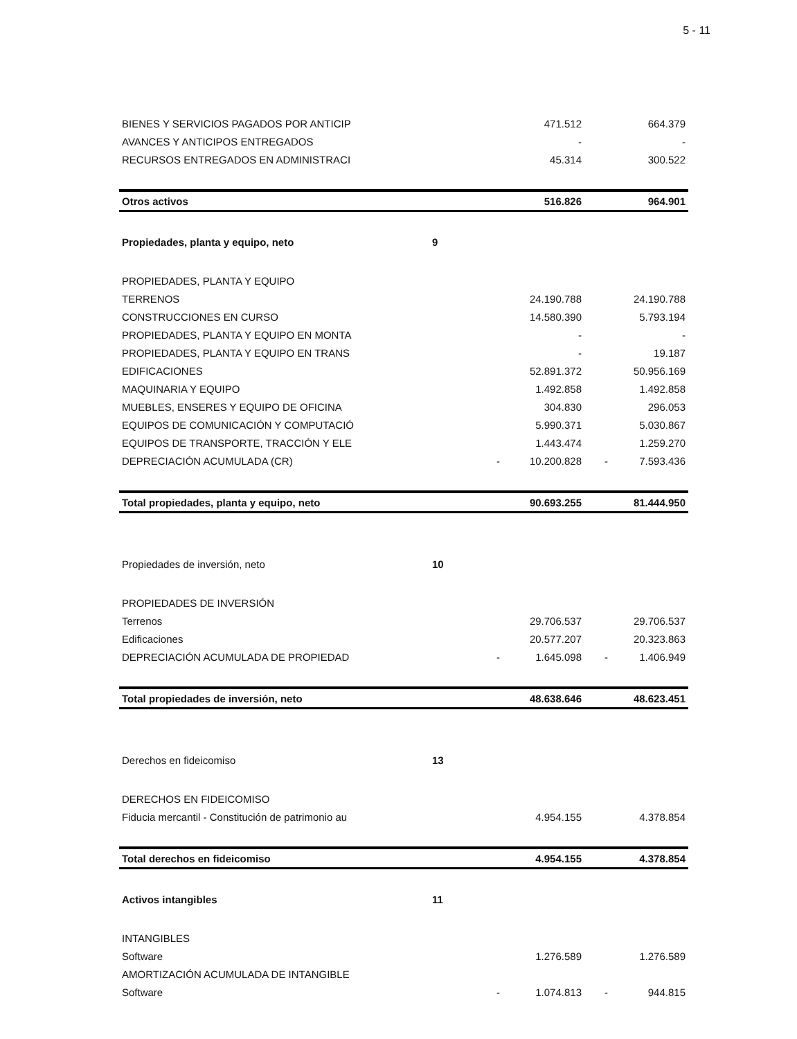5 - 11
| BIENES Y SERVICIOS PAGADOS POR ANTICIP | | | 471.512 | | 664.379 |
| AVANCES Y ANTICIPOS ENTREGADOS | | | - | | - |
| RECURSOS ENTREGADOS EN ADMINISTRACI | | | 45.314 | | 300.522 |
| Otros activos | | | 516.826 | | 964.901 |
| Propiedades, planta y equipo, neto | 9 | | | | |
| PROPIEDADES, PLANTA Y EQUIPO | | | | | |
| TERRENOS | | | 24.190.788 | | 24.190.788 |
| CONSTRUCCIONES EN CURSO | | | 14.580.390 | | 5.793.194 |
| PROPIEDADES, PLANTA Y EQUIPO EN MONTA | | | - | | - |
| PROPIEDADES, PLANTA Y EQUIPO EN TRANS | | | - | | 19.187 |
| EDIFICACIONES | | | 52.891.372 | | 50.956.169 |
| MAQUINARIA Y EQUIPO | | | 1.492.858 | | 1.492.858 |
| MUEBLES, ENSERES Y EQUIPO DE OFICINA | | | 304.830 | | 296.053 |
| EQUIPOS DE COMUNICACIÓN Y COMPUTACIÓ | | | 5.990.371 | | 5.030.867 |
| EQUIPOS DE TRANSPORTE, TRACCIÓN Y ELE | | | 1.443.474 | | 1.259.270 |
| DEPRECIACIÓN ACUMULADA (CR) | | - | 10.200.828 | - | 7.593.436 |
| Total propiedades, planta y equipo, neto | | | 90.693.255 | | 81.444.950 |
| Propiedades de inversión, neto | 10 | | | | |
| PROPIEDADES DE INVERSIÓN | | | | | |
| Terrenos | | | 29.706.537 | | 29.706.537 |
| Edificaciones | | | 20.577.207 | | 20.323.863 |
| DEPRECIACIÓN ACUMULADA DE PROPIEDAD | | - | 1.645.098 | - | 1.406.949 |
| Total propiedades de inversión, neto | | | 48.638.646 | | 48.623.451 |
| Derechos en fideicomiso | 13 | | | | |
| DERECHOS EN FIDEICOMISO | | | | | |
| Fiducia mercantil - Constitución de patrimonio au | | | 4.954.155 | | 4.378.854 |
| Total derechos en fideicomiso | | | 4.954.155 | | 4.378.854 |
| Activos intangibles | 11 | | | | |
| INTANGIBLES | | | | | |
| Software | | | 1.276.589 | | 1.276.589 |
| AMORTIZACIÓN ACUMULADA DE INTANGIBLE | | | | | |
| Software | | - | 1.074.813 | - | 944.815 |